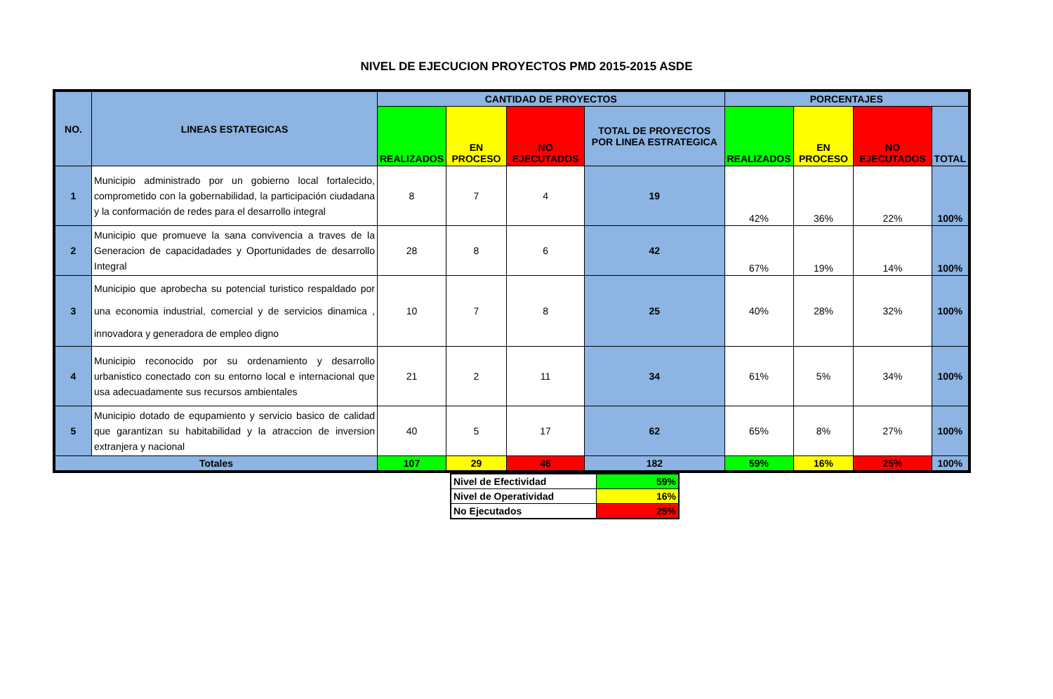NIVEL DE EJECUCION PROYECTOS PMD 2015-2015 ASDE
| NO. | LINEAS ESTATEGICAS | CANTIDAD DE PROYECTOS | | | | PORCENTAJES | | | |
| --- | --- | --- | --- | --- | --- | --- | --- | --- | --- |
| | | REALIZADOS | EN PROCESO | NO EJECUTADOS | TOTAL DE PROYECTOS POR LINEA ESTRATEGICA | REALIZADOS | EN PROCESO | NO EJECUTADOS | TOTAL |
| 1 | Municipio administrado por un gobierno local fortalecido, comprometido con la gobernabilidad, la participación ciudadana y la conformación de redes para el desarrollo integral | 8 | 7 | 4 | 19 | 42% | 36% | 22% | 100% |
| 2 | Municipio que promueve la sana convivencia a traves de la Generacion de capacidadades y Oportunidades de desarrollo Integral | 28 | 8 | 6 | 42 | 67% | 19% | 14% | 100% |
| 3 | Municipio que aprobecha su potencial turistico respaldado por una economia industrial, comercial y de servicios dinamica , innovadora y generadora de empleo digno | 10 | 7 | 8 | 25 | 40% | 28% | 32% | 100% |
| 4 | Municipio reconocido por su ordenamiento y desarrollo urbanistico conectado con su entorno local e internacional que usa adecuadamente sus recursos ambientales | 21 | 2 | 11 | 34 | 61% | 5% | 34% | 100% |
| 5 | Municipio dotado de equpamiento y servicio basico de calidad que garantizan su habitabilidad y la atraccion de inversion extranjera y nacional | 40 | 5 | 17 | 62 | 65% | 8% | 27% | 100% |
| Totales | | 107 | 29 | 46 | 182 | 59% | 16% | 25% | 100% |
| Nivel de Efectividad | 59% |
| Nivel de Operatividad | 16% |
| No Ejecutados | 25% |